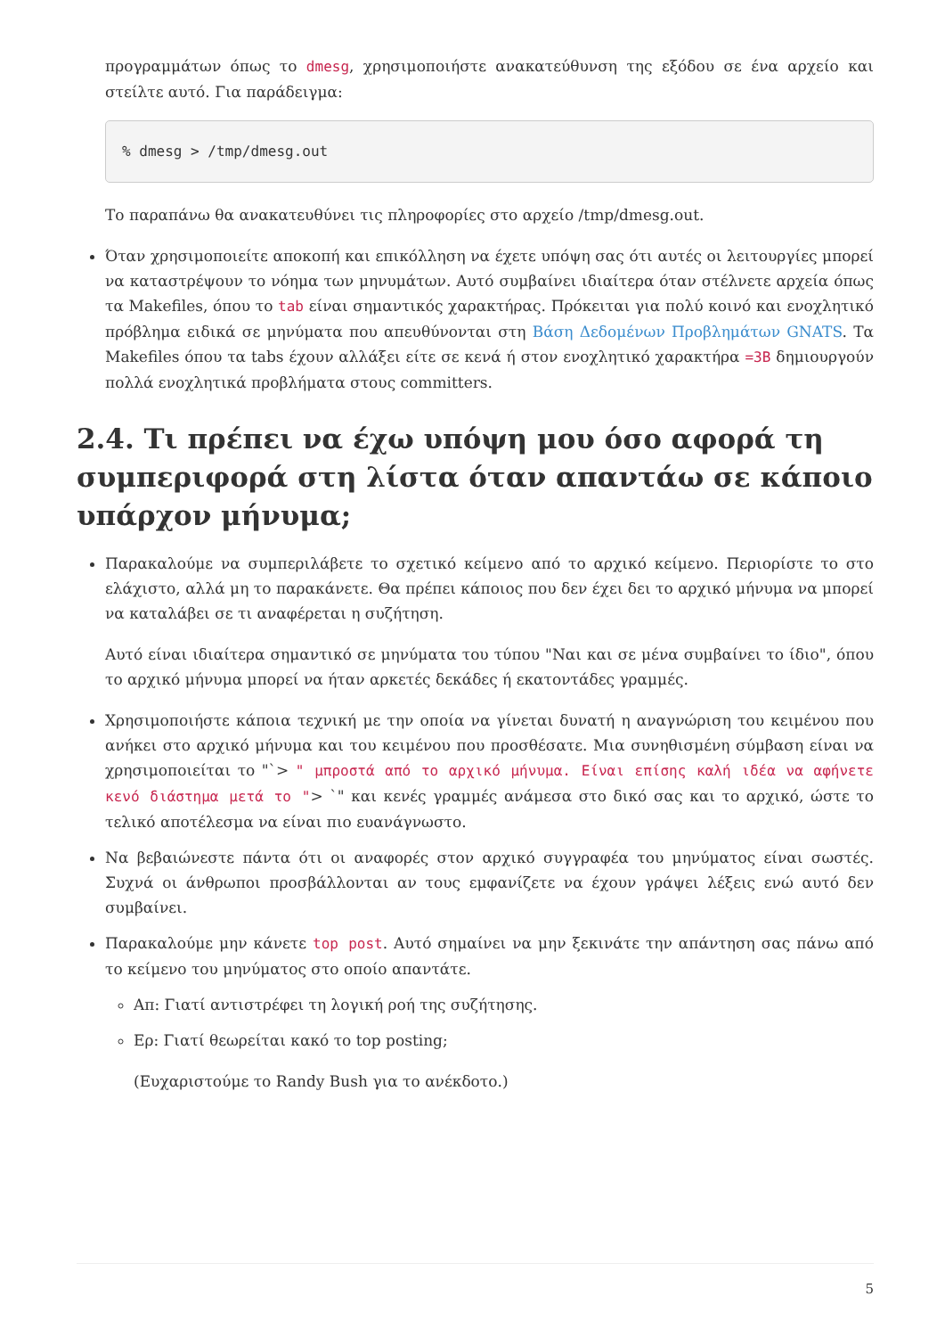προγραμμάτων όπως το dmesg, χρησιμοποιήστε ανακατεύθυνση της εξόδου σε ένα αρχείο και στείλτε αυτό. Για παράδειγμα:
% dmesg > /tmp/dmesg.out
Το παραπάνω θα ανακατευθύνει τις πληροφορίες στο αρχείο /tmp/dmesg.out.
Όταν χρησιμοποιείτε αποκοπή και επικόλληση να έχετε υπόψη σας ότι αυτές οι λειτουργίες μπορεί να καταστρέψουν το νόημα των μηνυμάτων. Αυτό συμβαίνει ιδιαίτερα όταν στέλνετε αρχεία όπως τα Makefiles, όπου το tab είναι σημαντικός χαρακτήρας. Πρόκειται για πολύ κοινό και ενοχλητικό πρόβλημα ειδικά σε μηνύματα που απευθύνονται στη Βάση Δεδομένων Προβλημάτων GNATS. Τα Makefiles όπου τα tabs έχουν αλλάξει είτε σε κενά ή στον ενοχλητικό χαρακτήρα =3B δημιουργούν πολλά ενοχλητικά προβλήματα στους committers.
2.4. Τι πρέπει να έχω υπόψη μου όσο αφορά τη συμπεριφορά στη λίστα όταν απαντάω σε κάποιο υπάρχον μήνυμα;
Παρακαλούμε να συμπεριλάβετε το σχετικό κείμενο από το αρχικό κείμενο. Περιορίστε το στο ελάχιστο, αλλά μη το παρακάνετε. Θα πρέπει κάποιος που δεν έχει δει το αρχικό μήνυμα να μπορεί να καταλάβει σε τι αναφέρεται η συζήτηση.
Αυτό είναι ιδιαίτερα σημαντικό σε μηνύματα του τύπου "Ναι και σε μένα συμβαίνει το ίδιο", όπου το αρχικό μήνυμα μπορεί να ήταν αρκετές δεκάδες ή εκατοντάδες γραμμές.
Χρησιμοποιήστε κάποια τεχνική με την οποία να γίνεται δυνατή η αναγνώριση του κειμένου που ανήκει στο αρχικό μήνυμα και του κειμένου που προσθέσατε. Μια συνηθισμένη σύμβαση είναι να χρησιμοποιείται το "`> " μπροστά από το αρχικό μήνυμα. Είναι επίσης καλή ιδέα να αφήνετε κενό διάστημα μετά το "> `" και κενές γραμμές ανάμεσα στο δικό σας και το αρχικό, ώστε το τελικό αποτέλεσμα να είναι πιο ευανάγνωστο.
Να βεβαιώνεστε πάντα ότι οι αναφορές στον αρχικό συγγραφέα του μηνύματος είναι σωστές. Συχνά οι άνθρωποι προσβάλλονται αν τους εμφανίζετε να έχουν γράψει λέξεις ενώ αυτό δεν συμβαίνει.
Παρακαλούμε μην κάνετε top post. Αυτό σημαίνει να μην ξεκινάτε την απάντηση σας πάνω από το κείμενο του μηνύματος στο οποίο απαντάτε.
Απ: Γιατί αντιστρέφει τη λογική ροή της συζήτησης.
Ερ: Γιατί θεωρείται κακό το top posting;
(Ευχαριστούμε το Randy Bush για το ανέκδοτο.)
5